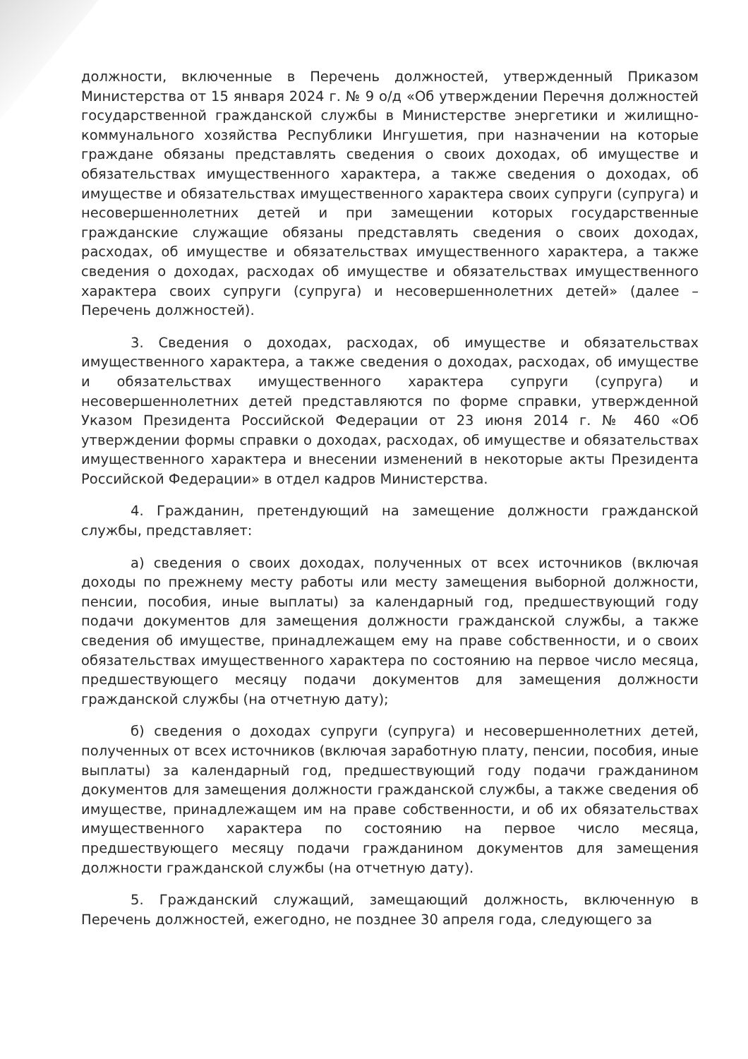должности, включенные в Перечень должностей, утвержденный Приказом Министерства от 15 января 2024 г. № 9 о/д «Об утверждении Перечня должностей государственной гражданской службы в Министерстве энергетики и жилищно-коммунального хозяйства Республики Ингушетия, при назначении на которые граждане обязаны представлять сведения о своих доходах, об имуществе и обязательствах имущественного характера, а также сведения о доходах, об имуществе и обязательствах имущественного характера своих супруги (супруга) и несовершеннолетних детей и при замещении которых государственные гражданские служащие обязаны представлять сведения о своих доходах, расходах, об имуществе и обязательствах имущественного характера, а также сведения о доходах, расходах об имуществе и обязательствах имущественного характера своих супруги (супруга) и несовершеннолетних детей» (далее – Перечень должностей).
3. Сведения о доходах, расходах, об имуществе и обязательствах имущественного характера, а также сведения о доходах, расходах, об имуществе и обязательствах имущественного характера супруги (супруга) и несовершеннолетних детей представляются по форме справки, утвержденной Указом Президента Российской Федерации от 23 июня 2014 г. № 460 «Об утверждении формы справки о доходах, расходах, об имуществе и обязательствах имущественного характера и внесении изменений в некоторые акты Президента Российской Федерации» в отдел кадров Министерства.
4. Гражданин, претендующий на замещение должности гражданской службы, представляет:
а) сведения о своих доходах, полученных от всех источников (включая доходы по прежнему месту работы или месту замещения выборной должности, пенсии, пособия, иные выплаты) за календарный год, предшествующий году подачи документов для замещения должности гражданской службы, а также сведения об имуществе, принадлежащем ему на праве собственности, и о своих обязательствах имущественного характера по состоянию на первое число месяца, предшествующего месяцу подачи документов для замещения должности гражданской службы (на отчетную дату);
б) сведения о доходах супруги (супруга) и несовершеннолетних детей, полученных от всех источников (включая заработную плату, пенсии, пособия, иные выплаты) за календарный год, предшествующий году подачи гражданином документов для замещения должности гражданской службы, а также сведения об имуществе, принадлежащем им на праве собственности, и об их обязательствах имущественного характера по состоянию на первое число месяца, предшествующего месяцу подачи гражданином документов для замещения должности гражданской службы (на отчетную дату).
5. Гражданский служащий, замещающий должность, включенную в Перечень должностей, ежегодно, не позднее 30 апреля года, следующего за